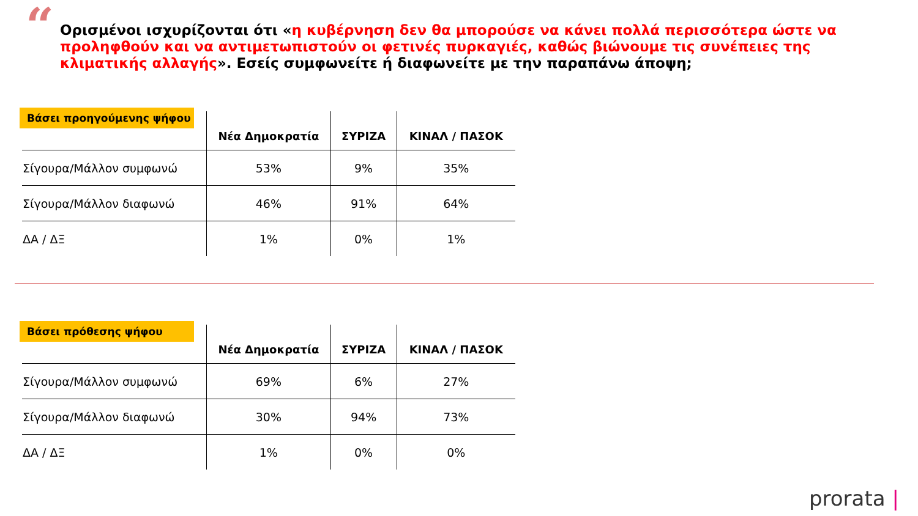“
Ορισμένοι ισχυρίζονται ότι «η κυβέρνηση δεν θα μπορούσε να κάνει πολλά περισσότερα ώστε να προληφθούν και να αντιμετωπιστούν οι φετινές πυρκαγιές, καθώς βιώνουμε τις συνέπειες της κλιματικής αλλαγής». Εσείς συμφωνείτε ή διαφωνείτε με την παραπάνω άποψη;
| | Νέα Δημοκρατία | ΣΥΡΙΖΑ | ΚΙΝΑΛ / ΠΑΣΟΚ |
| --- | --- | --- | --- |
| Σίγουρα/Μάλλον συμφωνώ | 53% | 9% | 35% |
| Σίγουρα/Μάλλον διαφωνώ | 46% | 91% | 64% |
| ΔΑ / ΔΞ | 1% | 0% | 1% |
Βάσει προηγούμενης ψήφου
| | Νέα Δημοκρατία | ΣΥΡΙΖΑ | ΚΙΝΑΛ / ΠΑΣΟΚ |
| --- | --- | --- | --- |
| Σίγουρα/Μάλλον συμφωνώ | 69% | 6% | 27% |
| Σίγουρα/Μάλλον διαφωνώ | 30% | 94% | 73% |
| ΔΑ / ΔΞ | 1% | 0% | 0% |
Βάσει πρόθεσης ψήφου
prorata |